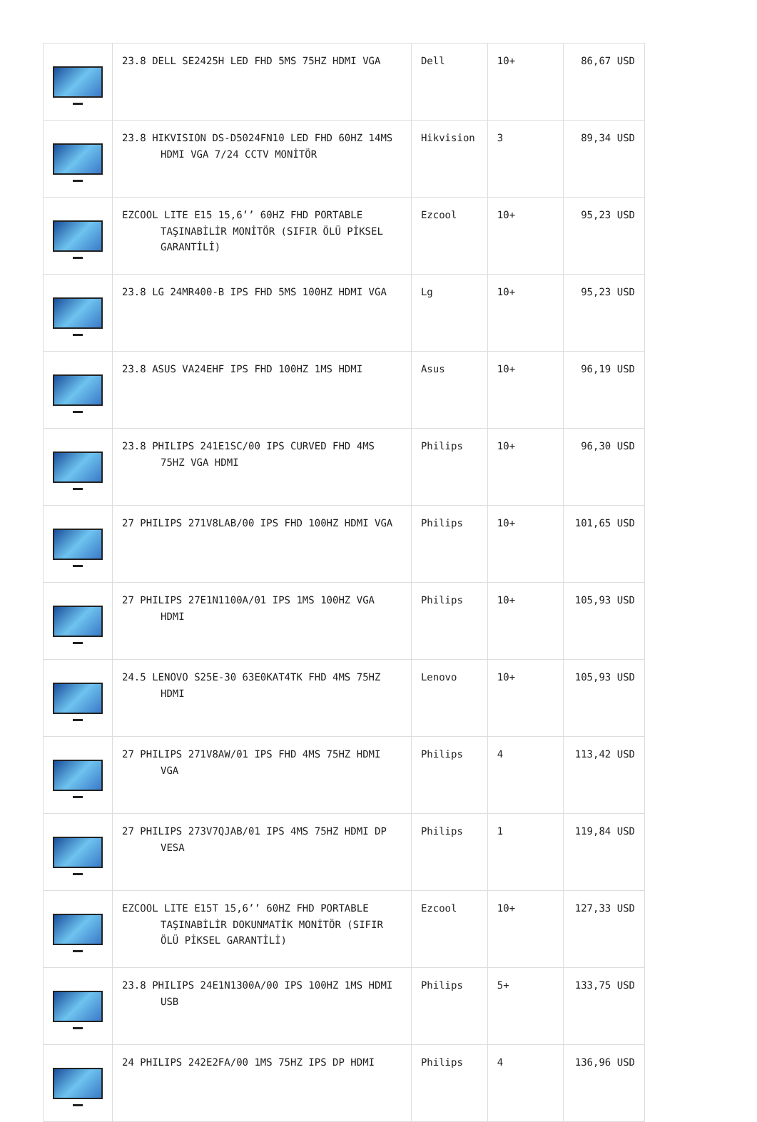| | 23.8 DELL SE2425H LED FHD 5MS 75HZ HDMI VGA | Dell | 10+ | 86,67 USD |
| | 23.8 HIKVISION DS-D5024FN10 LED FHD 60HZ 14MS HDMI VGA 7/24 CCTV MONİTÖR | Hikvision | 3 | 89,34 USD |
| | EZCOOL LITE E15 15,6’’ 60HZ FHD PORTABLE TAŞINABİLİR MONİTÖR (SIFIR ÖLÜ PİKSEL GARANTİLİ) | Ezcool | 10+ | 95,23 USD |
| | 23.8 LG 24MR400-B IPS FHD 5MS 100HZ HDMI VGA | Lg | 10+ | 95,23 USD |
| | 23.8 ASUS VA24EHF IPS FHD 100HZ 1MS HDMI | Asus | 10+ | 96,19 USD |
| | 23.8 PHILIPS 241E1SC/00 IPS CURVED FHD 4MS 75HZ VGA HDMI | Philips | 10+ | 96,30 USD |
| | 27 PHILIPS 271V8LAB/00 IPS FHD 100HZ HDMI VGA | Philips | 10+ | 101,65 USD |
| | 27 PHILIPS 27E1N1100A/01 IPS 1MS 100HZ VGA HDMI | Philips | 10+ | 105,93 USD |
| | 24.5 LENOVO S25E-30 63E0KAT4TK FHD 4MS 75HZ HDMI | Lenovo | 10+ | 105,93 USD |
| | 27 PHILIPS 271V8AW/01 IPS FHD 4MS 75HZ HDMI VGA | Philips | 4 | 113,42 USD |
| | 27 PHILIPS 273V7QJAB/01 IPS 4MS 75HZ HDMI DP VESA | Philips | 1 | 119,84 USD |
| | EZCOOL LITE E15T 15,6’’ 60HZ FHD PORTABLE TAŞINABİLİR DOKUNMATİK MONİTÖR (SIFIR ÖLÜ PİKSEL GARANTİLİ) | Ezcool | 10+ | 127,33 USD |
| | 23.8 PHILIPS 24E1N1300A/00 IPS 100HZ 1MS HDMI USB | Philips | 5+ | 133,75 USD |
| | 24 PHILIPS 242E2FA/00 1MS 75HZ IPS DP HDMI | Philips | 4 | 136,96 USD |